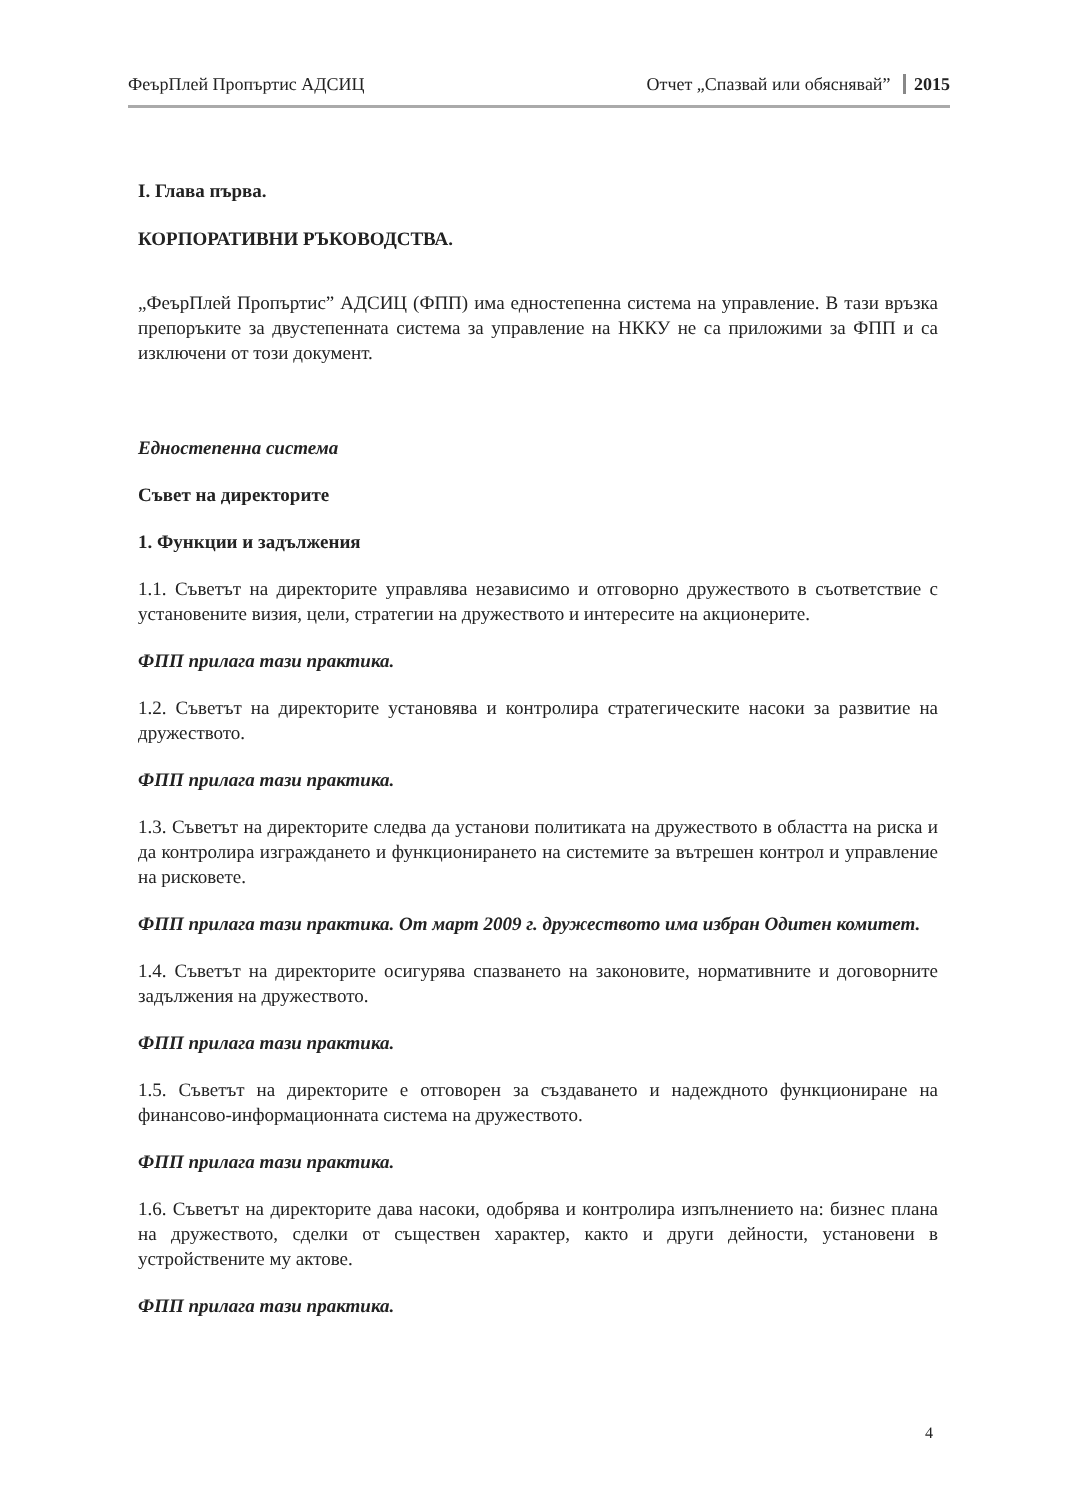ФеърПлей Пропъртис АДСИЦ Отчет „Спазвай или обяснявай” 2015
I. Глава първа.
КОРПОРАТИВНИ РЪКОВОДСТВА.
„ФеърПлей Пропъртис” АДСИЦ (ФПП) има едностепенна система на управление. В тази връзка препоръките за двустепенната система за управление на НККУ не са приложими за ФПП и са изключени от този документ.
Едностепенна система
Съвет на директорите
1. Функции и задължения
1.1. Съветът на директорите управлява независимо и отговорно дружеството в съответствие с установените визия, цели, стратегии на дружеството и интересите на акционерите.
ФПП прилага тази практика.
1.2. Съветът на директорите установява и контролира стратегическите насоки за развитие на дружеството.
ФПП прилага тази практика.
1.3. Съветът на директорите следва да установи политиката на дружеството в областта на риска и да контролира изграждането и функционирането на системите за вътрешен контрол и управление на рисковете.
ФПП прилага тази практика. От март 2009 г. дружеството има избран Одитен комитет.
1.4. Съветът на директорите осигурява спазването на законовите, нормативните и договорните задължения на дружеството.
ФПП прилага тази практика.
1.5. Съветът на директорите е отговорен за създаването и надеждното функциониране на финансово-информационната система на дружеството.
ФПП прилага тази практика.
1.6. Съветът на директорите дава насоки, одобрява и контролира изпълнението на: бизнес плана на дружеството, сделки от съществен характер, както и други дейности, установени в устройствените му актове.
ФПП прилага тази практика.
4